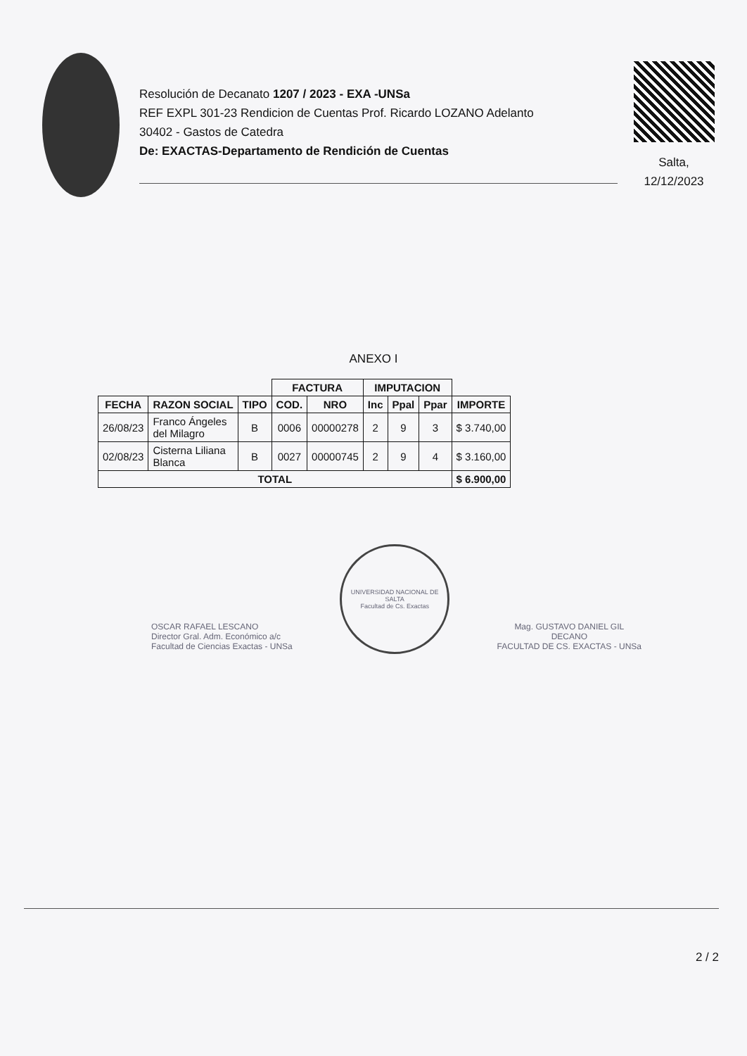Resolución de Decanato 1207 / 2023 - EXA -UNSa
REF EXPL 301-23 Rendicion de Cuentas Prof. Ricardo LOZANO Adelanto
30402 - Gastos de Catedra
De: EXACTAS-Departamento de Rendición de Cuentas
Salta,
12/12/2023
ANEXO I
| | | | FACTURA | | IMPUTACION | | | |
| --- | --- | --- | --- | --- | --- | --- | --- | --- |
| FECHA | RAZON SOCIAL | TIPO | COD. | NRO | Inc | Ppal | Ppar | IMPORTE |
| 26/08/23 | Franco Ángeles del Milagro | B | 0006 | 00000278 | 2 | 9 | 3 | $ 3.740,00 |
| 02/08/23 | Cisterna Liliana Blanca | B | 0027 | 00000745 | 2 | 9 | 4 | $ 3.160,00 |
| TOTAL | | | | | | | | $ 6.900,00 |
OSCAR RAFAEL LESCANO
Director Gral. Adm. Económico a/c
Facultad de Ciencias Exactas - UNSa
UNIVERSIDAD NACIONAL DE SALTA
Facultad de Cs. Exactas
Mag. GUSTAVO DANIEL GIL
DECANO
FACULTAD DE CS. EXACTAS - UNSa
2 / 2